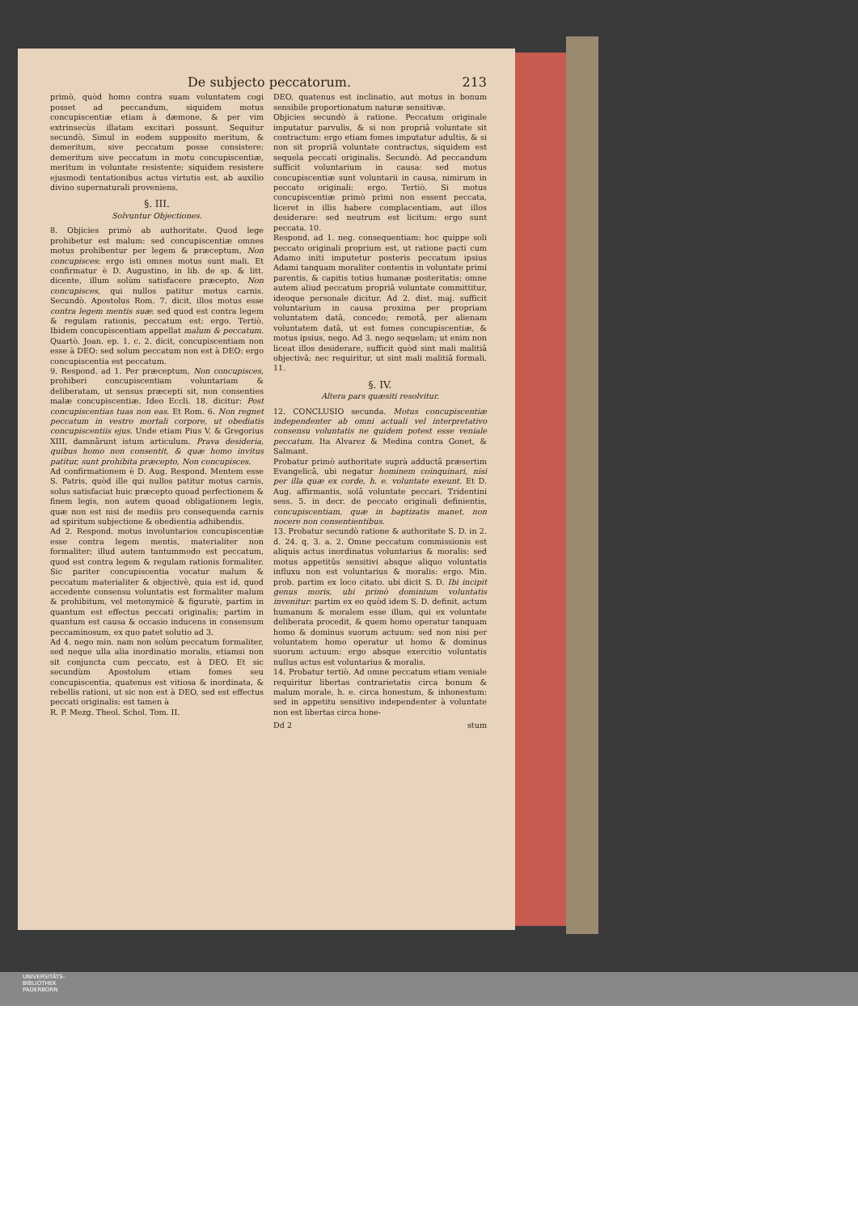De subjecto peccatorum. 213
primò, quòd homo contra suam voluntatem cogi posset ad peccandum, siquidem motus concupiscentiæ etiam à dæmone, & per vim extrinsecùs illatam excitari possunt. Sequitur secundò. Simul in eodem supposito meritum, & demeritum, sive peccatum posse consistere: demeritum sive peccatum in motu concupiscentiæ, meritum in voluntate resistente; siquidem resistere ejusmodi tentationibus actus virtutis est, ab auxilio divino supernaturali proveniens.
§. III.
Solvuntur Objectiones.
8. Objicies primò ab authoritate. Quod lege prohibetur est malum: sed concupiscentiæ omnes motus prohibentur per legem & præceptum, Non concupisces: ergo isti omnes motus sunt mali. Et confirmatur è D. Augustino, in lib. de sp. & litt. dicente, illum solùm satisfacere præcepto, Non concupisces, qui nullos patitur motus carnis. Secundò. Apostolus Rom. 7. dicit, illos motus esse contra legem mentis suæ: sed quod est contra legem & regulam rationis, peccatum est: ergo. Tertiò. Ibidem concupiscentiam appellat malum & peccatum. Quartò. Joan. ep. 1. c. 2. dicit, concupiscentiam non esse à DEO: sed solum peccatum non est à DEO: ergo concupiscentia est peccatum.
9. Respond. ad 1. Per præceptum, Non concupisces, prohiberi concupiscentiam voluntariam & deliberatam, ut sensus præcepti sit, non consenties malæ concupiscentiæ. Ideo Eccli. 18. dicitur: Post concupiscentias tuas non eas. Et Rom. 6. Non regnet peccatum in vestro mortali corpore, ut obediatis concupiscentiis ejus. Unde etiam Pius V. & Gregorius XIII. damnârunt istum articulum. Prava desideria, quibus homo non consentit, & quæ homo invitus patitur, sunt prohibita præcepto, Non concupisces.
Ad confirmationem è D. Aug. Respond. Mentem esse S. Patris, quòd ille qui nullos patitur motus carnis, solus satisfaciat huic præcepto quoad perfectionem & finem legis, non autem quoad obligationem legis, quæ non est nisi de mediis pro consequenda carnis ad spiritum subjectione & obedientia adhibendis.
Ad 2. Respond. motus involuntarios concupiscentiæ esse contra legem mentis, materialiter non formaliter; illud autem tantummodo est peccatum, quod est contra legem & regulam rationis formaliter. Sic pariter concupiscentia vocatur malum & peccatum materialiter & objectivè, quia est id, quod accedente consensu voluntatis est formaliter malum & prohibitum, vel metonymicè & figuratè, partim in quantum est effectus peccati originalis; partim in quantum est causa & occasio inducens in consensum peccaminosum, ex quo patet solutio ad 3.
Ad 4. nego min. nam non solùm peccatum formaliter, sed neque ulla alia inordinatio moralis, etiamsi non sit conjuncta cum peccato, est à DEO. Et sic secundùm Apostolum etiam fomes seu concupiscentia, quatenus est vitiosa & inordinata, & rebellis rationi, ut sic non est à DEO, sed est effectus peccati originalis: est tamen à
R. P. Mezg. Theol. Schol. Tom. II.
DEO, quatenus est inclinatio, aut motus in bonum sensibile proportionatum naturæ sensitivæ.
Objicies secundò à ratione. Peccatum originale imputatur parvulis, & si non propriâ voluntate sit contractum: ergo etiam fomes imputatur adultis, & si non sit propriâ voluntate contractus, siquidem est sequela peccati originalis. Secundò. Ad peccandum sufficit voluntarium in causa: sed motus concupiscentiæ sunt voluntarii in causa, nimirum in peccato originali: ergo. Tertiò. Si motus concupiscentiæ primò primi non essent peccata, liceret in illis habere complacentiam, aut illos desiderare: sed neutrum est licitum: ergo sunt peccata. 10.
Respond. ad 1. neg. consequentiam: hoc quippe soli peccato originali proprium est, ut ratione pacti cum Adamo initi imputetur posteris peccatum ipsius Adami tanquam moraliter contentis in voluntate primi parentis, & capitis totius humanæ posteritatis: omne autem aliud peccatum propriâ voluntate committitur, ideoque personale dicitur. Ad 2. dist. maj. sufficit voluntarium in causa proxima per propriam voluntatem datâ, concedo; remotâ, per alienam voluntatem datâ, ut est fomes concupiscentiæ, & motus ipsius, nego. Ad 3. nego sequelam; ut enim non liceat illos desiderare, sufficit quòd sint mali malitiâ objectivâ; nec requiritur, ut sint mali malitiâ formali. 11.
§. IV.
Altera pars quæsiti resolvitur.
12. CONCLUSIO secunda. Motus concupiscentiæ independenter ab omni actuali vel interpretativo consensu voluntatis ne quidem potest esse veniale peccatum. Ita Alvarez & Medina contra Gonet, & Salmant.
Probatur primò authoritate suprà adductâ præsertim Evangelicâ, ubi negatur hominem coinquinari, nisi per illa quæ ex corde, h. e. voluntate exeunt. Et D. Aug. affirmantis, solâ voluntate peccari. Tridentini sess. 5. in decr. de peccato originali definientis, concupiscentiam, quæ in baptizatis manet, non nocere non consentientibus.
13. Probatur secundò ratione & authoritate S. D. in 2. d. 24. q. 3. a. 2. Omne peccatum commissionis est aliquis actus inordinatus voluntarius & moralis: sed motus appetitûs sensitivi absque aliquo voluntatis influxu non est voluntarius & moralis: ergo. Min. prob. partim ex loco citato. ubi dicit S. D. Ibi incipit genus moris, ubi primò dominium voluntatis invenitur: partim ex eo quòd idem S. D. definit, actum humanum & moralem esse illum, qui ex voluntate deliberata procedit, & quem homo operatur tanquam homo & dominus suorum actuum: sed non nisi per voluntatem homo operatur ut homo & dominus suorum actuum: ergo absque exercitio voluntatis nullus actus est voluntarius & moralis.
14. Probatur tertiò. Ad omne peccatum etiam veniale requiritur libertas contrarietatis circa bonum & malum morale, h. e. circa honestum, & inhonestum: sed in appetitu sensitivo independenter à voluntate non est libertas circa hone-
Dd 2 stum
UNIVERSITÄTS-
BIBLIOTHEK
PADERBORN